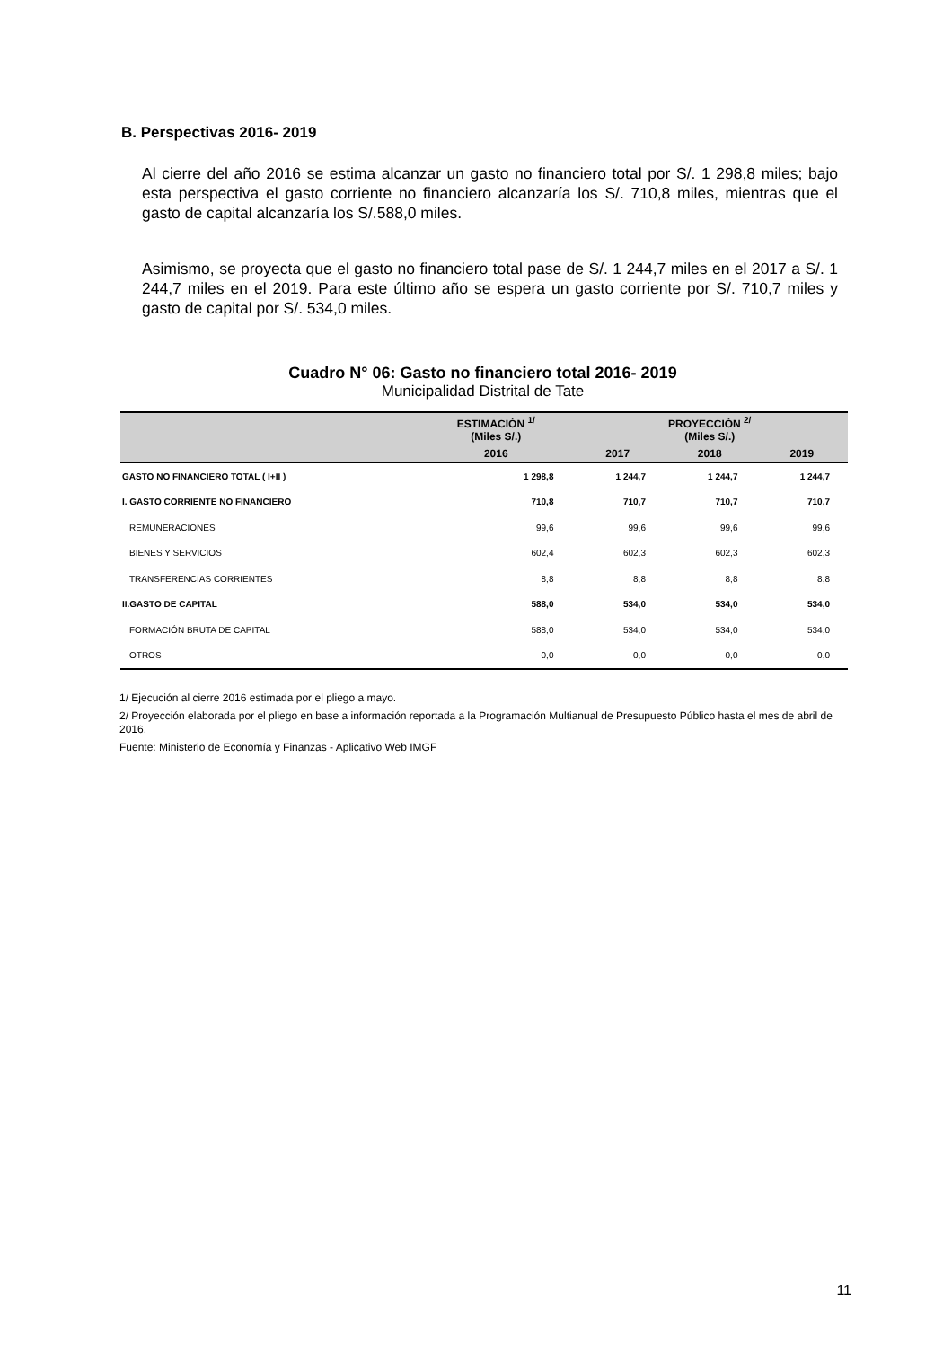B. Perspectivas 2016- 2019
Al cierre del año 2016 se estima alcanzar un gasto no financiero total por S/. 1 298,8 miles; bajo esta perspectiva el gasto corriente no financiero alcanzaría los S/. 710,8 miles, mientras que el gasto de capital alcanzaría los S/.588,0 miles.
Asimismo, se proyecta que el gasto no financiero total pase de S/. 1 244,7 miles en el 2017 a S/. 1 244,7 miles en el 2019. Para este último año se espera un gasto corriente por S/. 710,7 miles y gasto de capital por S/. 534,0 miles.
Cuadro N° 06: Gasto no financiero total 2016- 2019
Municipalidad Distrital de Tate
| | ESTIMACIÓN <sup>1/</sup> (Miles S/.) | PROYECCIÓN <sup>2/</sup> (Miles S/.) | | |
| --- | --- | --- | --- | --- |
| | 2016 | 2017 | 2018 | 2019 |
| GASTO NO FINANCIERO TOTAL ( I+II ) | 1 298,8 | 1 244,7 | 1 244,7 | 1 244,7 |
| I. GASTO CORRIENTE NO FINANCIERO | 710,8 | 710,7 | 710,7 | 710,7 |
| REMUNERACIONES | 99,6 | 99,6 | 99,6 | 99,6 |
| BIENES Y SERVICIOS | 602,4 | 602,3 | 602,3 | 602,3 |
| TRANSFERENCIAS CORRIENTES | 8,8 | 8,8 | 8,8 | 8,8 |
| II.GASTO DE CAPITAL | 588,0 | 534,0 | 534,0 | 534,0 |
| FORMACIÓN BRUTA DE CAPITAL | 588,0 | 534,0 | 534,0 | 534,0 |
| OTROS | 0,0 | 0,0 | 0,0 | 0,0 |
1/ Ejecución al cierre 2016 estimada por el pliego a mayo.
2/ Proyección elaborada por el pliego en base a información reportada a la Programación Multianual de Presupuesto Público hasta el mes de abril de 2016.
Fuente: Ministerio de Economía y Finanzas - Aplicativo Web IMGF
11